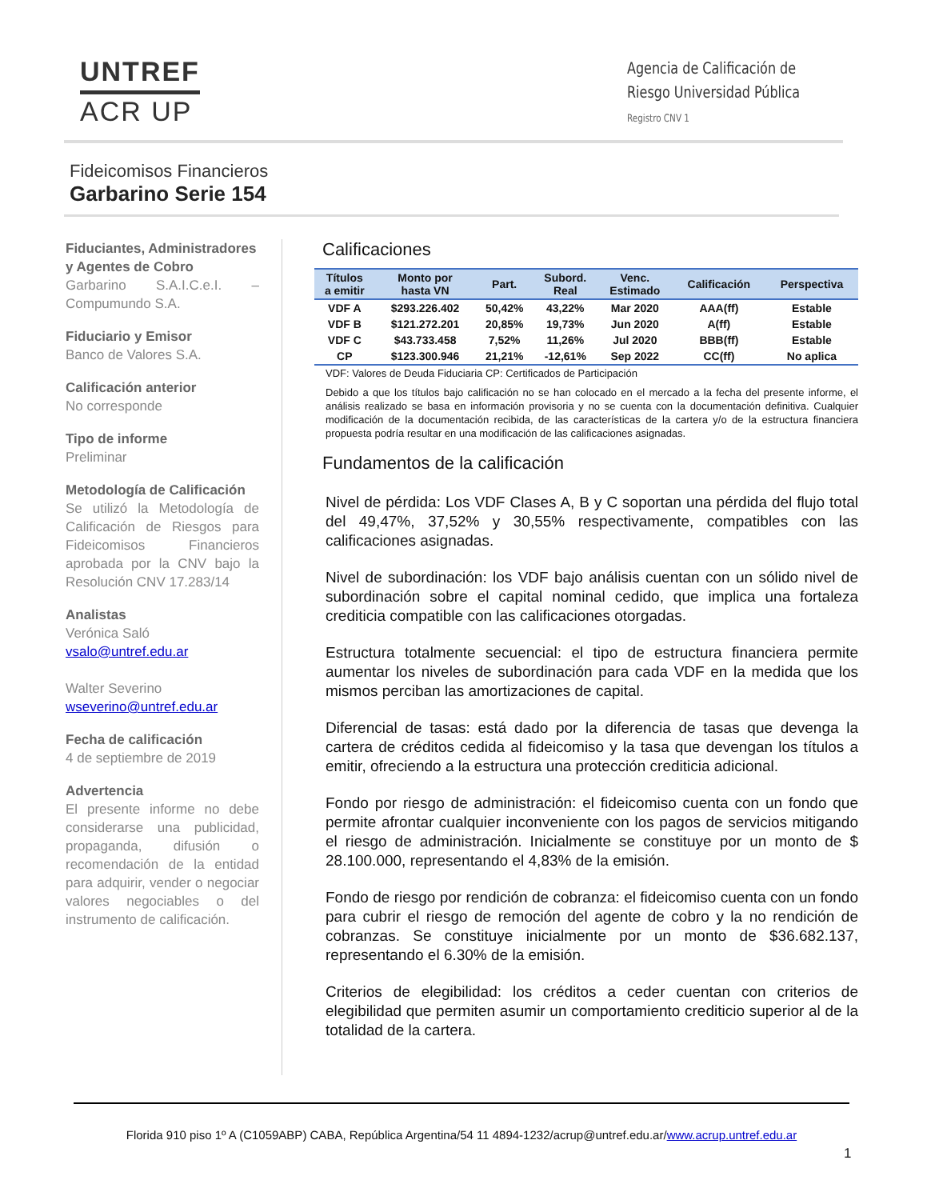UNTREF
ACR UP
Agencia de Calificación de
Riesgo Universidad Pública
Registro CNV 1
Fideicomisos Financieros
Garbarino Serie 154
Fiduciantes, Administradores y Agentes de Cobro
Garbarino S.A.I.C.e.I. – Compumundo S.A.
Fiduciario y Emisor
Banco de Valores S.A.
Calificación anterior
No corresponde
Tipo de informe
Preliminar
Metodología de Calificación
Se utilizó la Metodología de Calificación de Riesgos para Fideicomisos Financieros aprobada por la CNV bajo la Resolución CNV 17.283/14
Analistas
Verónica Saló
vsalo@untref.edu.ar
Walter Severino
wseverino@untref.edu.ar
Fecha de calificación
4 de septiembre de 2019
Advertencia
El presente informe no debe considerarse una publicidad, propaganda, difusión o recomendación de la entidad para adquirir, vender o negociar valores negociables o del instrumento de calificación.
Calificaciones
| Títulos a emitir | Monto por hasta VN | Part. | Subord. Real | Venc. Estimado | Calificación | Perspectiva |
| --- | --- | --- | --- | --- | --- | --- |
| VDF A | $293.226.402 | 50,42% | 43,22% | Mar 2020 | AAA(ff) | Estable |
| VDF B | $121.272.201 | 20,85% | 19,73% | Jun 2020 | A(ff) | Estable |
| VDF C | $43.733.458 | 7,52% | 11,26% | Jul 2020 | BBB(ff) | Estable |
| CP | $123.300.946 | 21,21% | -12,61% | Sep 2022 | CC(ff) | No aplica |
VDF: Valores de Deuda Fiduciaria CP: Certificados de Participación
Debido a que los títulos bajo calificación no se han colocado en el mercado a la fecha del presente informe, el análisis realizado se basa en información provisoria y no se cuenta con la documentación definitiva. Cualquier modificación de la documentación recibida, de las características de la cartera y/o de la estructura financiera propuesta podría resultar en una modificación de las calificaciones asignadas.
Fundamentos de la calificación
Nivel de pérdida: Los VDF Clases A, B y C soportan una pérdida del flujo total del 49,47%, 37,52% y 30,55% respectivamente, compatibles con las calificaciones asignadas.
Nivel de subordinación: los VDF bajo análisis cuentan con un sólido nivel de subordinación sobre el capital nominal cedido, que implica una fortaleza crediticia compatible con las calificaciones otorgadas.
Estructura totalmente secuencial: el tipo de estructura financiera permite aumentar los niveles de subordinación para cada VDF en la medida que los mismos perciban las amortizaciones de capital.
Diferencial de tasas: está dado por la diferencia de tasas que devenga la cartera de créditos cedida al fideicomiso y la tasa que devengan los títulos a emitir, ofreciendo a la estructura una protección crediticia adicional.
Fondo por riesgo de administración: el fideicomiso cuenta con un fondo que permite afrontar cualquier inconveniente con los pagos de servicios mitigando el riesgo de administración. Inicialmente se constituye por un monto de $ 28.100.000, representando el 4,83% de la emisión.
Fondo de riesgo por rendición de cobranza: el fideicomiso cuenta con un fondo para cubrir el riesgo de remoción del agente de cobro y la no rendición de cobranzas. Se constituye inicialmente por un monto de $36.682.137, representando el 6.30% de la emisión.
Criterios de elegibilidad: los créditos a ceder cuentan con criterios de elegibilidad que permiten asumir un comportamiento crediticio superior al de la totalidad de la cartera.
Florida 910 piso 1º A (C1059ABP) CABA, República Argentina/54 11 4894-1232/acrup@untref.edu.ar/www.acrup.untref.edu.ar
1